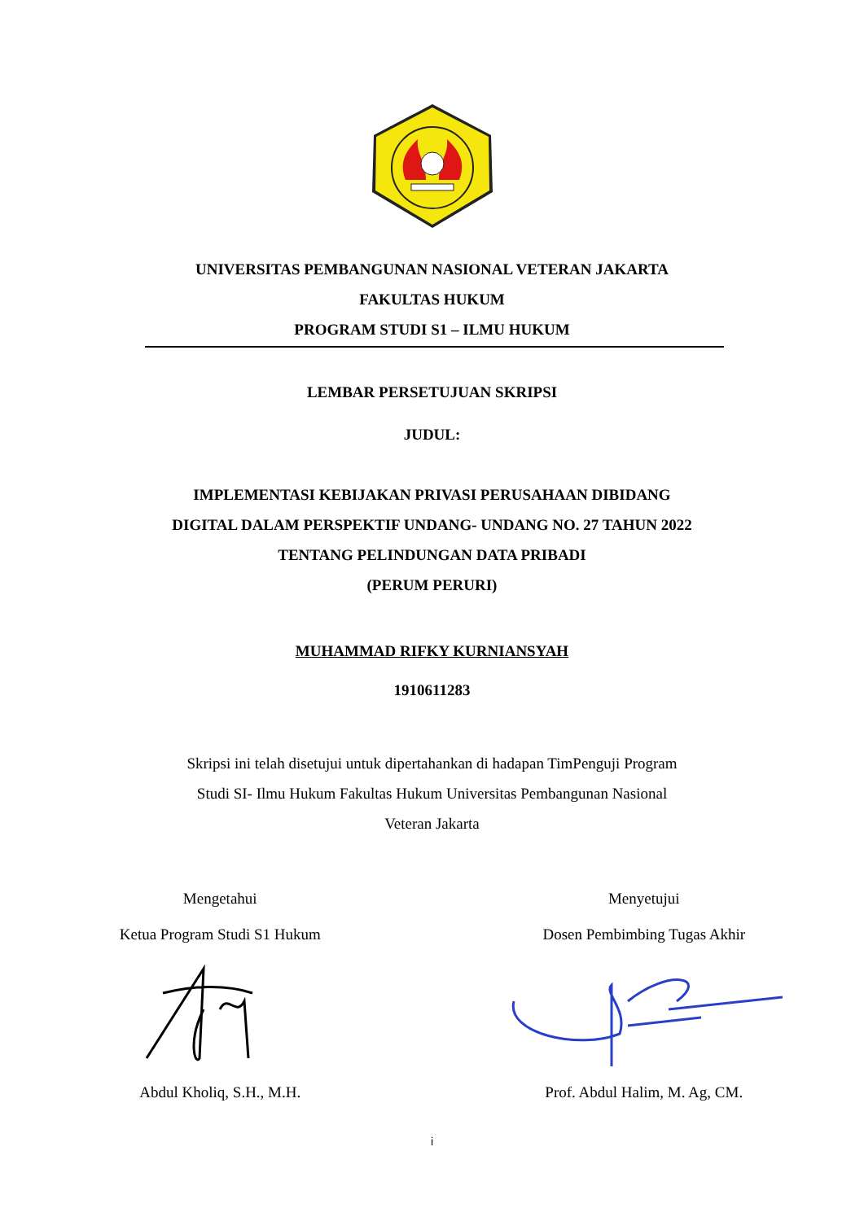UNIVERSITAS PEMBANGUNAN NASIONAL VETERAN JAKARTA
FAKULTAS HUKUM
PROGRAM STUDI S1 – ILMU HUKUM
LEMBAR PERSETUJUAN SKRIPSI
JUDUL:
IMPLEMENTASI KEBIJAKAN PRIVASI PERUSAHAAN DIBIDANG
DIGITAL DALAM PERSPEKTIF UNDANG- UNDANG NO. 27 TAHUN 2022
TENTANG PELINDUNGAN DATA PRIBADI
(PERUM PERURI)
MUHAMMAD RIFKY KURNIANSYAH
1910611283
Skripsi ini telah disetujui untuk dipertahankan di hadapan TimPenguji Program
Studi SI- Ilmu Hukum Fakultas Hukum Universitas Pembangunan Nasional
Veteran Jakarta
Mengetahui
Ketua Program Studi S1 Hukum Abdul Kholiq, S.H., M.H.
Menyetujui
Dosen Pembimbing Tugas Akhir Prof. Abdul Halim, M. Ag, CM.
i